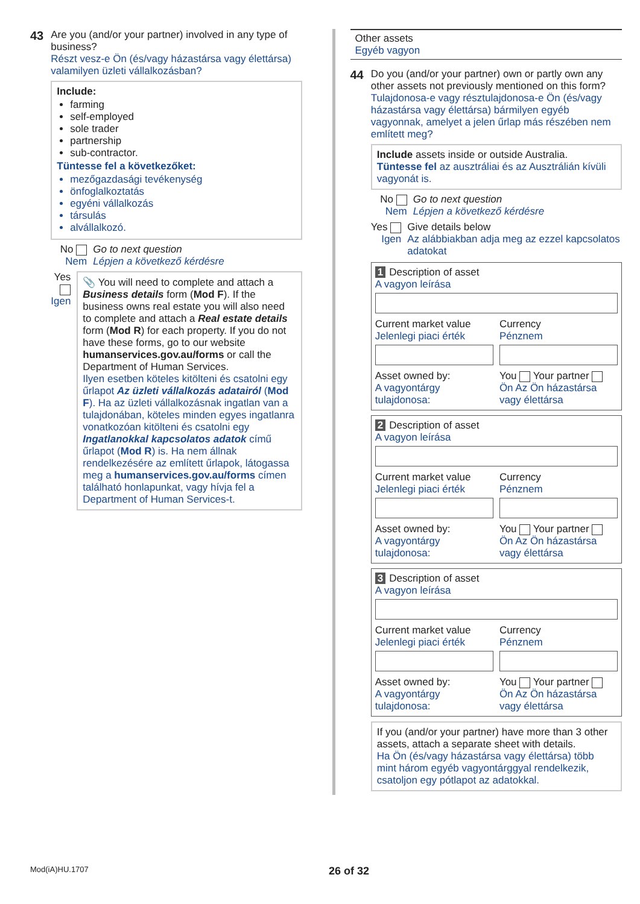43
Are you (and/or your partner) involved in any type of business?
Részt vesz-e Ön (és/vagy házastársa vagy élettársa) valamilyen üzleti vállalkozásban?
Include:
farming
self-employed
sole trader
partnership
sub-contractor.
Tüntesse fel a következőket:
mezőgazdasági tevékenység
önfoglalkoztatás
egyéni vállalkozás
társulás
alvállalkozó.
No
Nem
Go to next question
Lépjen a következő kérdésre
Yes
Igen
📎 You will need to complete and attach a Business details form (Mod F). If the business owns real estate you will also need to complete and attach a Real estate details form (Mod R) for each property. If you do not have these forms, go to our website humanservices.gov.au/forms or call the Department of Human Services.
Ilyen esetben köteles kitölteni és csatolni egy űrlapot Az üzleti vállalkozás adatairól (Mod F). Ha az üzleti vállalkozásnak ingatlan van a tulajdonában, köteles minden egyes ingatlanra vonatkozóan kitölteni és csatolni egy Ingatlanokkal kapcsolatos adatok című űrlapot (Mod R) is. Ha nem állnak rendelkezésére az említett űrlapok, látogassa meg a humanservices.gov.au/forms címen található honlapunkat, vagy hívja fel a Department of Human Services-t.
Other assets
Egyéb vagyon
44
Do you (and/or your partner) own or partly own any other assets not previously mentioned on this form?
Tulajdonosa-e vagy résztulajdonosa-e Ön (és/vagy házastársa vagy élettársa) bármilyen egyéb vagyonnak, amelyet a jelen űrlap más részében nem említett meg?
Include assets inside or outside Australia.
Tüntesse fel az ausztráliai és az Ausztrálián kívüli vagyonát is.
No
Nem
Go to next question
Lépjen a következő kérdésre
Yes
Igen
Give details below
Az alábbiakban adja meg az ezzel kapcsolatos adatokat
1 Description of asset
A vagyon leírása
Current market value
Jelenlegi piaci érték
Currency
Pénznem
Asset owned by:
A vagyontárgy tulajdonosa:
You Your partner
Ön Az Ön házastársa vagy élettársa
2 Description of asset
A vagyon leírása
Current market value
Jelenlegi piaci érték
Currency
Pénznem
Asset owned by:
A vagyontárgy tulajdonosa:
You Your partner
Ön Az Ön házastársa vagy élettársa
3 Description of asset
A vagyon leírása
Current market value
Jelenlegi piaci érték
Currency
Pénznem
Asset owned by:
A vagyontárgy tulajdonosa:
You Your partner
Ön Az Ön házastársa vagy élettársa
If you (and/or your partner) have more than 3 other assets, attach a separate sheet with details.
Ha Ön (és/vagy házastársa vagy élettársa) több mint három egyéb vagyontárggyal rendelkezik, csatoljon egy pótlapot az adatokkal.
Mod(iA)HU.1707 26 of 32